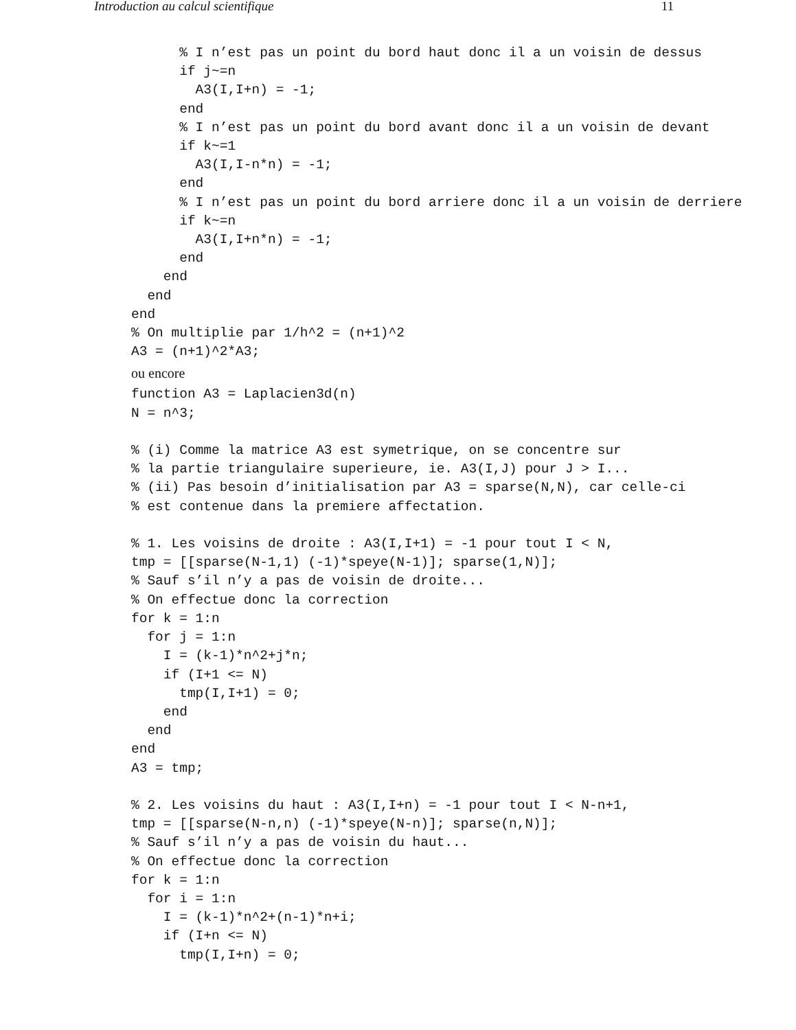Introduction au calcul scientifique 11
      % I n’est pas un point du bord haut donc il a un voisin de dessus
      if j~=n
        A3(I,I+n) = -1;
      end
      % I n’est pas un point du bord avant donc il a un voisin de devant
      if k~=1
        A3(I,I-n*n) = -1;
      end
      % I n’est pas un point du bord arriere donc il a un voisin de derriere
      if k~=n
        A3(I,I+n*n) = -1;
      end
    end
  end
end
% On multiplie par 1/h^2 = (n+1)^2
A3 = (n+1)^2*A3;
ou encore
function A3 = Laplacien3d(n)
N = n^3;

% (i) Comme la matrice A3 est symetrique, on se concentre sur
% la partie triangulaire superieure, ie. A3(I,J) pour J > I...
% (ii) Pas besoin d’initialisation par A3 = sparse(N,N), car celle-ci
% est contenue dans la premiere affectation.

% 1. Les voisins de droite : A3(I,I+1) = -1 pour tout I < N,
tmp = [[sparse(N-1,1) (-1)*speye(N-1)]; sparse(1,N)];
% Sauf s’il n’y a pas de voisin de droite...
% On effectue donc la correction
for k = 1:n
  for j = 1:n
    I = (k-1)*n^2+j*n;
    if (I+1 <= N)
      tmp(I,I+1) = 0;
    end
  end
end
A3 = tmp;

% 2. Les voisins du haut : A3(I,I+n) = -1 pour tout I < N-n+1,
tmp = [[sparse(N-n,n) (-1)*speye(N-n)]; sparse(n,N)];
% Sauf s’il n’y a pas de voisin du haut...
% On effectue donc la correction
for k = 1:n
  for i = 1:n
    I = (k-1)*n^2+(n-1)*n+i;
    if (I+n <= N)
      tmp(I,I+n) = 0;